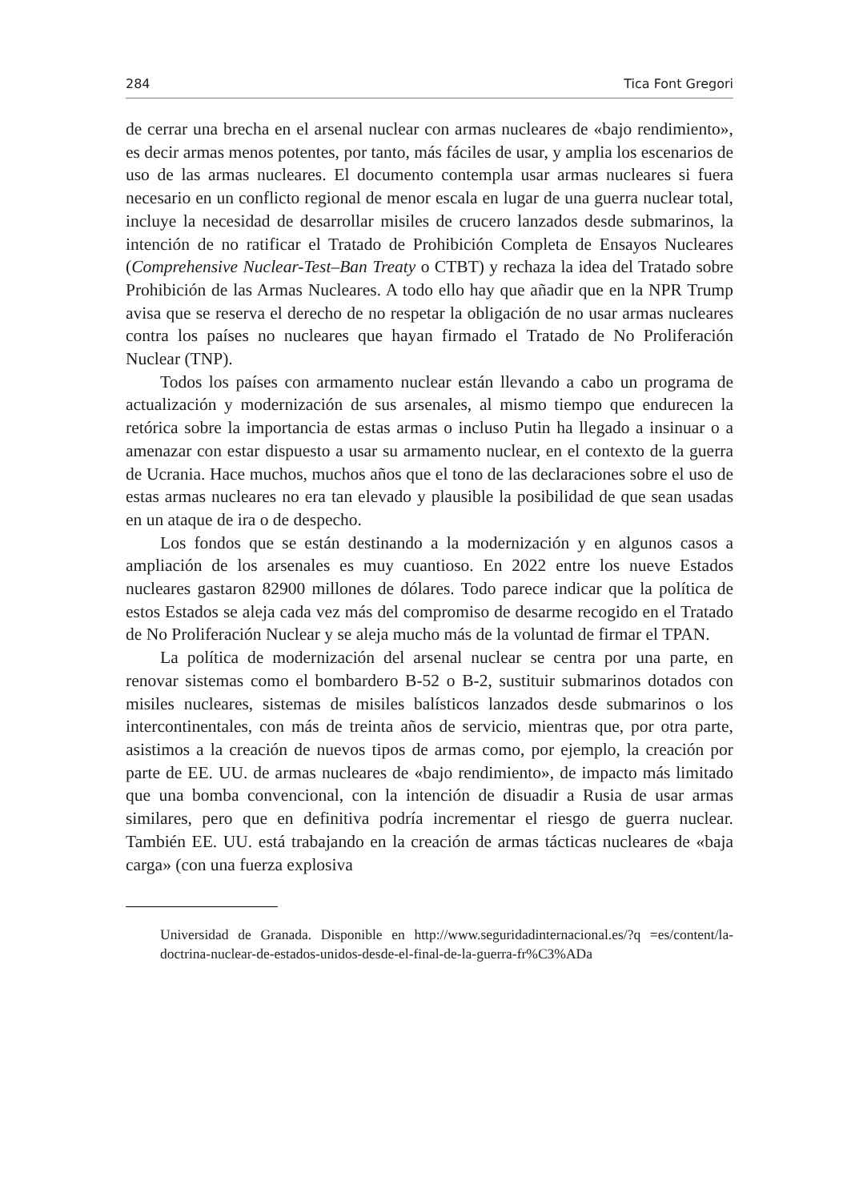284 Tica Font Gregori
de cerrar una brecha en el arsenal nuclear con armas nucleares de «bajo rendimiento», es decir armas menos potentes, por tanto, más fáciles de usar, y amplia los escenarios de uso de las armas nucleares. El documento contempla usar armas nucleares si fuera necesario en un conflicto regional de menor escala en lugar de una guerra nuclear total, incluye la necesidad de desarrollar misiles de crucero lanzados desde submarinos, la intención de no ratificar el Tratado de Prohibición Completa de Ensayos Nucleares (Comprehensive Nuclear-Test–Ban Treaty o CTBT) y rechaza la idea del Tratado sobre Prohibición de las Armas Nucleares. A todo ello hay que añadir que en la NPR Trump avisa que se reserva el derecho de no respetar la obligación de no usar armas nucleares contra los países no nucleares que hayan firmado el Tratado de No Proliferación Nuclear (TNP).
Todos los países con armamento nuclear están llevando a cabo un programa de actualización y modernización de sus arsenales, al mismo tiempo que endurecen la retórica sobre la importancia de estas armas o incluso Putin ha llegado a insinuar o a amenazar con estar dispuesto a usar su armamento nuclear, en el contexto de la guerra de Ucrania. Hace muchos, muchos años que el tono de las declaraciones sobre el uso de estas armas nucleares no era tan elevado y plausible la posibilidad de que sean usadas en un ataque de ira o de despecho.
Los fondos que se están destinando a la modernización y en algunos casos a ampliación de los arsenales es muy cuantioso. En 2022 entre los nueve Estados nucleares gastaron 82900 millones de dólares. Todo parece indicar que la política de estos Estados se aleja cada vez más del compromiso de desarme recogido en el Tratado de No Proliferación Nuclear y se aleja mucho más de la voluntad de firmar el TPAN.
La política de modernización del arsenal nuclear se centra por una parte, en renovar sistemas como el bombardero B-52 o B-2, sustituir submarinos dotados con misiles nucleares, sistemas de misiles balísticos lanzados desde submarinos o los intercontinentales, con más de treinta años de servicio, mientras que, por otra parte, asistimos a la creación de nuevos tipos de armas como, por ejemplo, la creación por parte de EE. UU. de armas nucleares de «bajo rendimiento», de impacto más limitado que una bomba convencional, con la intención de disuadir a Rusia de usar armas similares, pero que en definitiva podría incrementar el riesgo de guerra nuclear. También EE. UU. está trabajando en la creación de armas tácticas nucleares de «baja carga» (con una fuerza explosiva
Universidad de Granada. Disponible en http://www.seguridadinternacional.es/?q =es/content/la-doctrina-nuclear-de-estados-unidos-desde-el-final-de-la-guerra-fr%C3%ADa